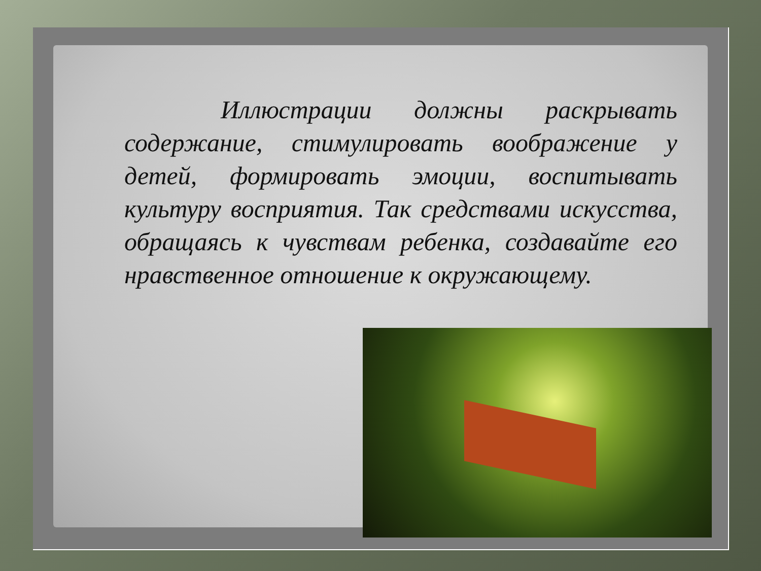Иллюстрации должны раскрывать содержание, стимулировать воображение у детей, формировать эмоции, воспитывать культуру восприятия. Так средствами искусства, обращаясь к чувствам ребенка, создавайте его нравственное отношение к окружающему.